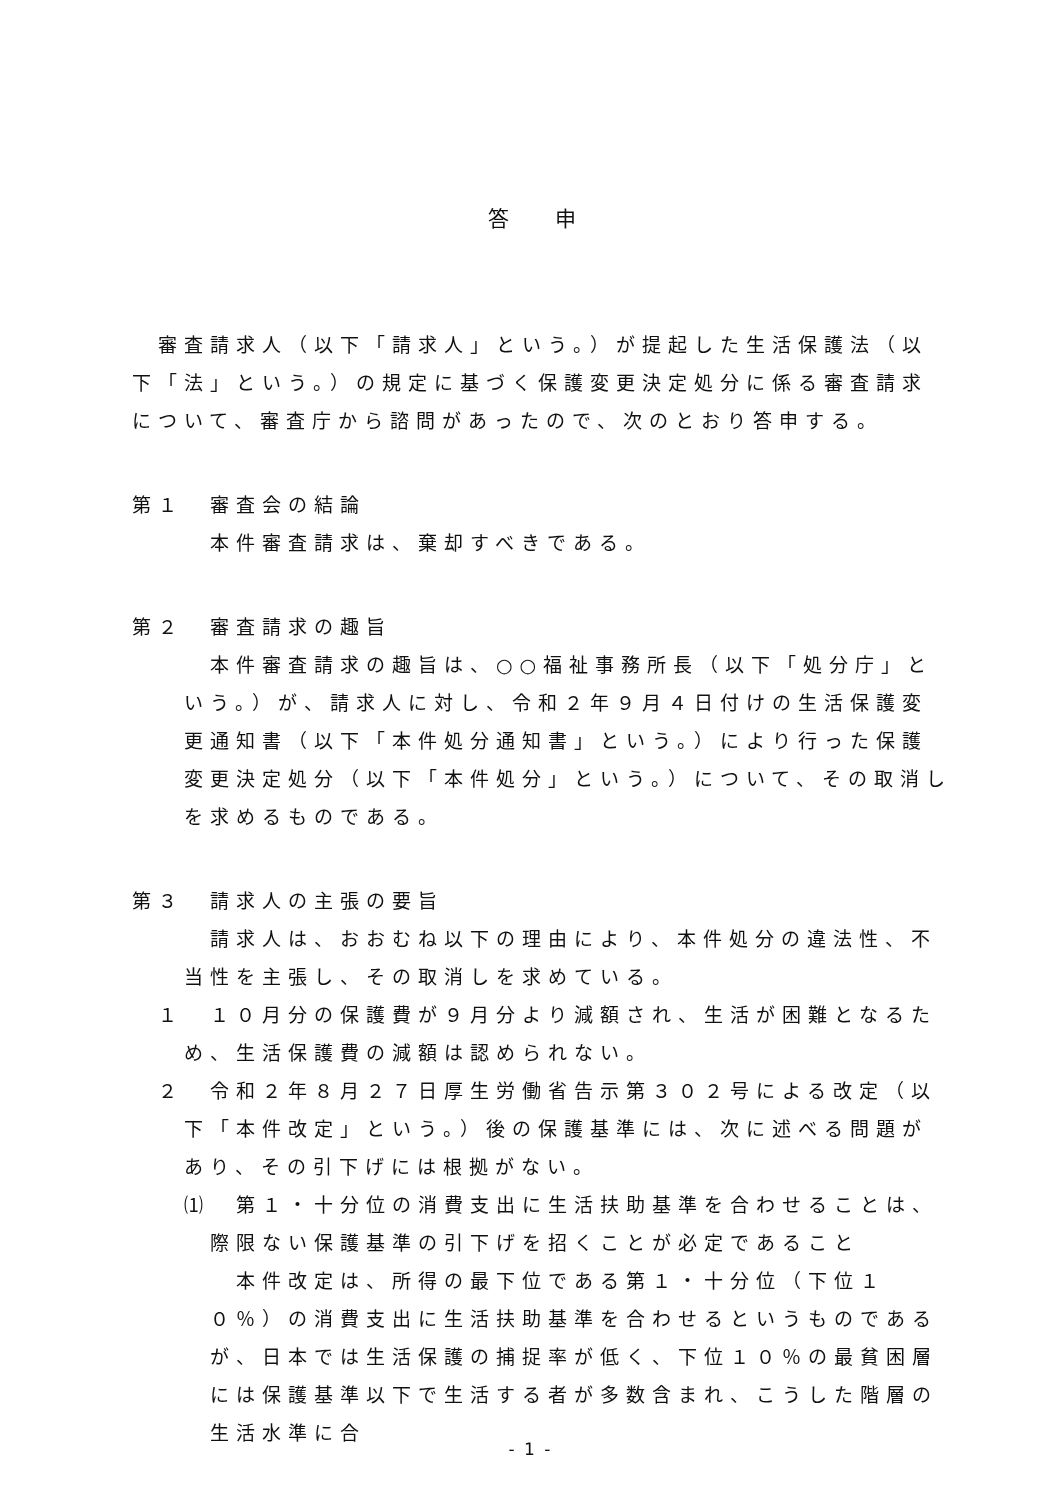答 申
審査請求人（以下「請求人」という。）が提起した生活保護法（以下「法」という。）の規定に基づく保護変更決定処分に係る審査請求について、審査庁から諮問があったので、次のとおり答申する。
第１　審査会の結論
本件審査請求は、棄却すべきである。
第２　審査請求の趣旨
本件審査請求の趣旨は、○○福祉事務所長（以下「処分庁」という。）が、請求人に対し、令和２年９月４日付けの生活保護変更通知書（以下「本件処分通知書」という。）により行った保護変更決定処分（以下「本件処分」という。）について、その取消しを求めるものである。
第３　請求人の主張の要旨
請求人は、おおむね以下の理由により、本件処分の違法性、不当性を主張し、その取消しを求めている。
１　１０月分の保護費が９月分より減額され、生活が困難となるため、生活保護費の減額は認められない。
２　令和２年８月２７日厚生労働省告示第３０２号による改定（以下「本件改定」という。）後の保護基準には、次に述べる問題があり、その引下げには根拠がない。
⑴　第１・十分位の消費支出に生活扶助基準を合わせることは、際限ない保護基準の引下げを招くことが必定であること
本件改定は、所得の最下位である第１・十分位（下位１０％）の消費支出に生活扶助基準を合わせるというものであるが、日本では生活保護の捕捉率が低く、下位１０％の最貧困層には保護基準以下で生活する者が多数含まれ、こうした階層の生活水準に合
- 1 -